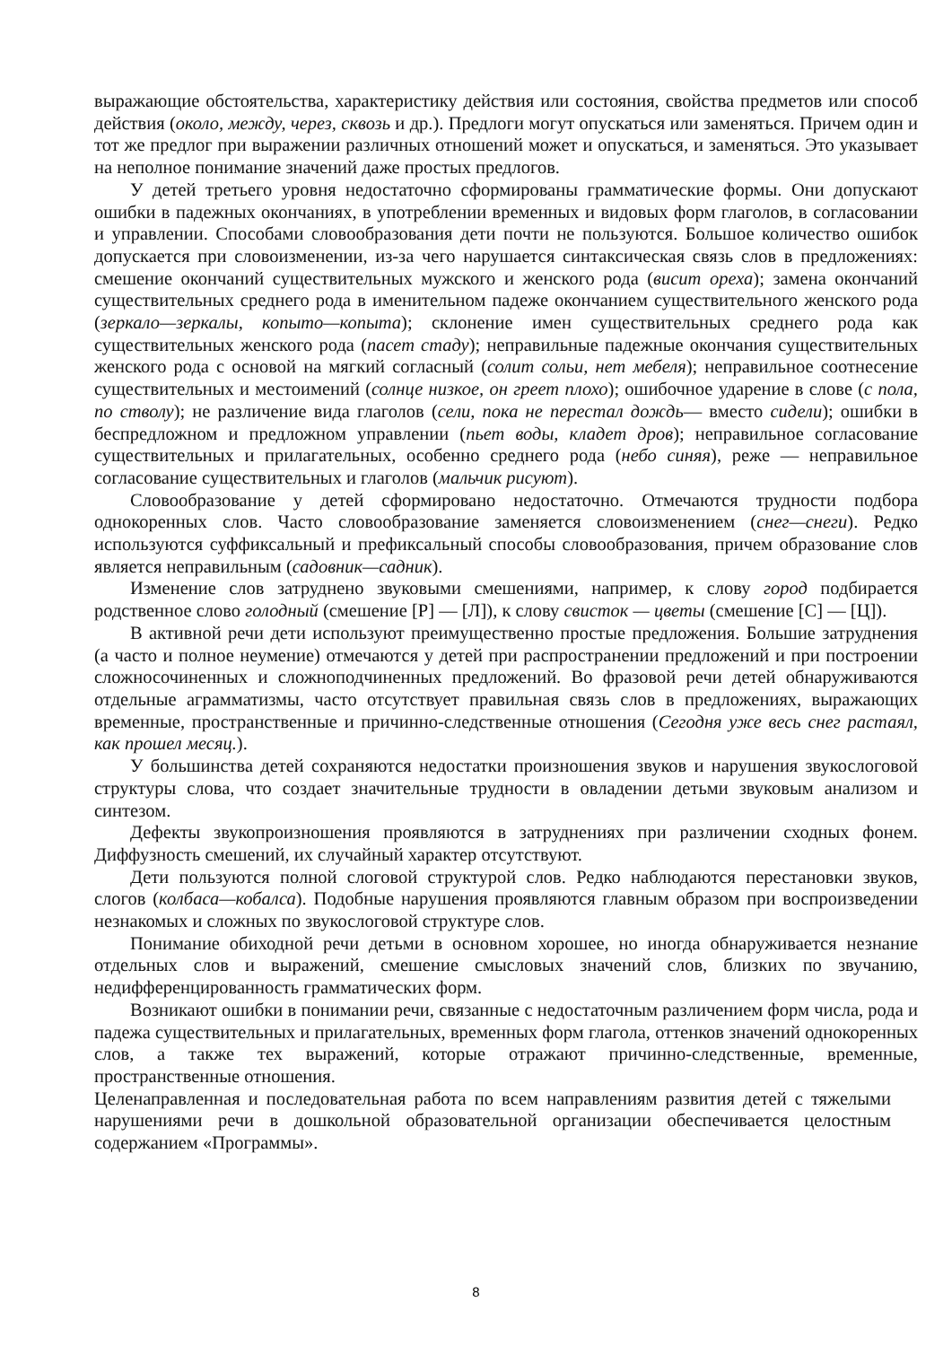выражающие обстоятельства, характеристику действия или состояния, свойства предметов или способ действия (около, между, через, сквозь и др.). Предлоги могут опускаться или заменяться. Причем один и тот же предлог при выражении различных отношений может и опускаться, и заменяться. Это указывает на неполное понимание значений даже простых предлогов.
У детей третьего уровня недостаточно сформированы грамматические формы. Они допускают ошибки в падежных окончаниях, в употреблении временных и видовых форм глаголов, в согласовании и управлении. Способами словообразования дети почти не пользуются. Большое количество ошибок допускается при словоизменении, из-за чего нарушается синтаксическая связь слов в предложениях: смешение окончаний существительных мужского и женского рода (висит ореха); замена окончаний существительных среднего рода в именительном падеже окончанием существительного женского рода (зеркало—зеркалы, копыто—копыта); склонение имен существительных среднего рода как существительных женского рода (пасет стаду); неправильные падежные окончания существительных женского рода с основой на мягкий согласный (солит сольи, нет мебеля); неправильное соотнесение существительных и местоимений (солнце низкое, он греет плохо); ошибочное ударение в слове (с пола, по стволу); не различение вида глаголов (сели, пока не перестал дождь— вместо сидели); ошибки в беспредложном и предложном управлении (пьет воды, кладет дров); неправильное согласование существительных и прилагательных, особенно среднего рода (небо синяя), реже — неправильное согласование существительных и глаголов (мальчик рисуют).
Словообразование у детей сформировано недостаточно. Отмечаются трудности подбора однокоренных слов. Часто словообразование заменяется словоизменением (снег—снеги). Редко используются суффиксальный и префиксальный способы словообразования, причем образование слов является неправильным (садовник—садник).
Изменение слов затруднено звуковыми смешениями, например, к слову город подбирается родственное слово голодный (смешение [Р] — [Л]), к слову свисток — цветы (смешение [С] — [Ц]).
В активной речи дети используют преимущественно простые предложения. Большие затруднения (а часто и полное неумение) отмечаются у детей при распространении предложений и при построении сложносочиненных и сложноподчиненных предложений. Во фразовой речи детей обнаруживаются отдельные аграмматизмы, часто отсутствует правильная связь слов в предложениях, выражающих временные, пространственные и причинно-следственные отношения (Сегодня уже весь снег растаял, как прошел месяц.).
У большинства детей сохраняются недостатки произношения звуков и нарушения звукослоговой структуры слова, что создает значительные трудности в овладении детьми звуковым анализом и синтезом.
Дефекты звукопроизношения проявляются в затруднениях при различении сходных фонем. Диффузность смешений, их случайный характер отсутствуют.
Дети пользуются полной слоговой структурой слов. Редко наблюдаются перестановки звуков, слогов (колбаса—кобалса). Подобные нарушения проявляются главным образом при воспроизведении незнакомых и сложных по звукослоговой структуре слов.
Понимание обиходной речи детьми в основном хорошее, но иногда обнаруживается незнание отдельных слов и выражений, смешение смысловых значений слов, близких по звучанию, недифференцированность грамматических форм.
Возникают ошибки в понимании речи, связанные с недостаточным различением форм числа, рода и падежа существительных и прилагательных, временных форм глагола, оттенков значений однокоренных слов, а также тех выражений, которые отражают причинно-следственные, временные, пространственные отношения.
Целенаправленная и последовательная работа по всем направлениям развития детей с тяжелыми нарушениями речи в дошкольной образовательной организации обеспечивается целостным содержанием «Программы».
8